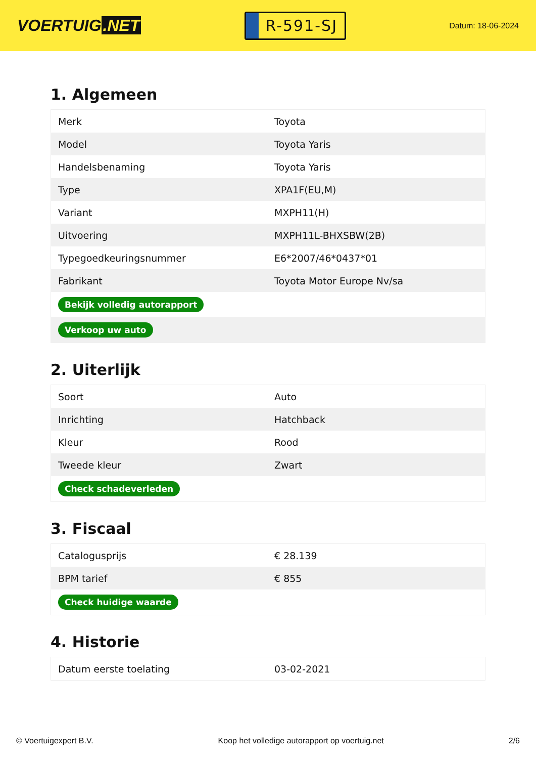VOERTUIG.NET
R-591-SJ
Datum: 18-06-2024
1. Algemeen
| Merk | Toyota |
| Model | Toyota Yaris |
| Handelsbenaming | Toyota Yaris |
| Type | XPA1F(EU,M) |
| Variant | MXPH11(H) |
| Uitvoering | MXPH11L-BHXSBW(2B) |
| Typegoedkeuringsnummer | E6*2007/46*0437*01 |
| Fabrikant | Toyota Motor Europe Nv/sa |
| Bekijk volledig autorapport | |
| Verkoop uw auto | |
2. Uiterlijk
| Soort | Auto |
| Inrichting | Hatchback |
| Kleur | Rood |
| Tweede kleur | Zwart |
| Check schadeverleden | |
3. Fiscaal
| Catalogusprijs | € 28.139 |
| BPM tarief | € 855 |
| Check huidige waarde | |
4. Historie
| Datum eerste toelating | 03-02-2021 |
© Voertuigexpert B.V. Koop het volledige autorapport op voertuig.net 2/6